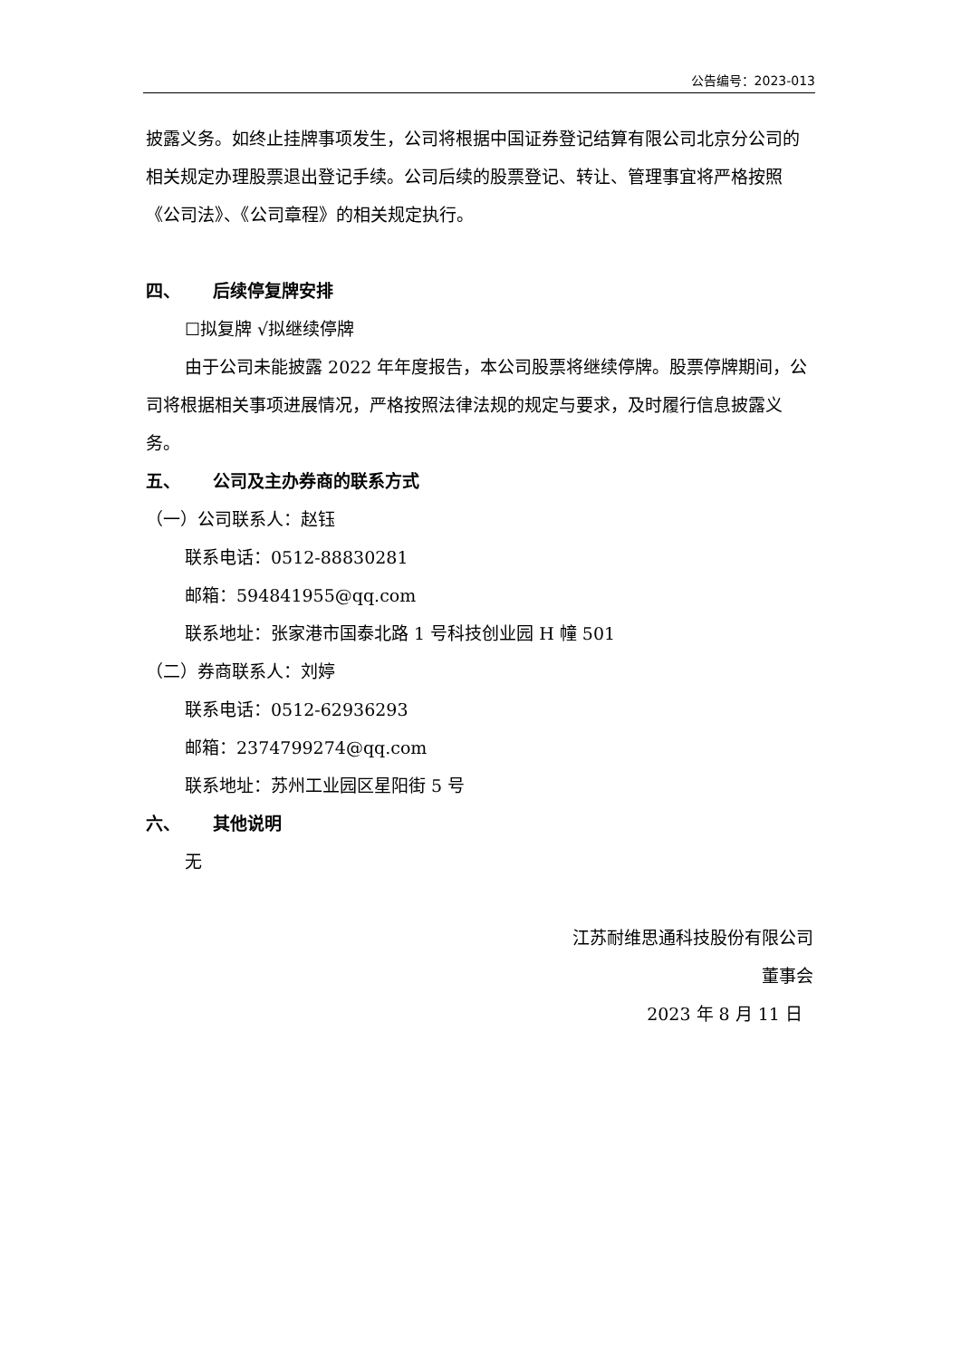公告编号：2023-013
披露义务。如终止挂牌事项发生，公司将根据中国证券登记结算有限公司北京分公司的相关规定办理股票退出登记手续。公司后续的股票登记、转让、管理事宜将严格按照《公司法》、《公司章程》的相关规定执行。
四、 后续停复牌安排
☐拟复牌 √拟继续停牌
由于公司未能披露 2022 年年度报告，本公司股票将继续停牌。股票停牌期间，公司将根据相关事项进展情况，严格按照法律法规的规定与要求，及时履行信息披露义务。
五、 公司及主办券商的联系方式
（一）公司联系人：赵钰
联系电话：0512-88830281
邮箱：594841955@qq.com
联系地址：张家港市国泰北路 1 号科技创业园 H 幢 501
（二）券商联系人：刘婷
联系电话：0512-62936293
邮箱：2374799274@qq.com
联系地址：苏州工业园区星阳街 5 号
六、 其他说明
无
江苏耐维思通科技股份有限公司
董事会
2023 年 8 月 11 日